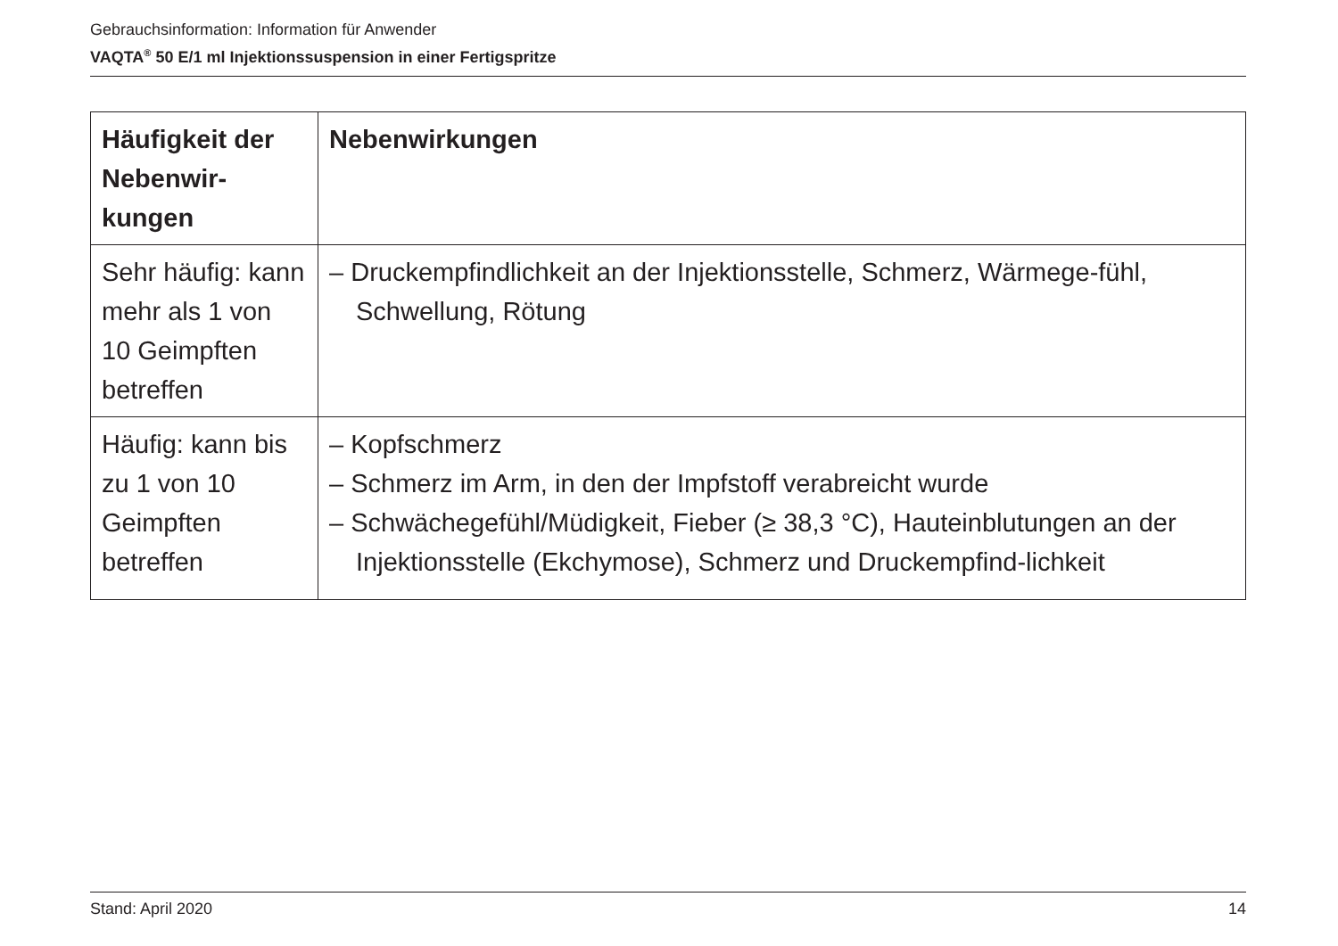Gebrauchsinformation: Information für Anwender
VAQTA<sup>®</sup> 50 E/1 ml Injektionssuspension in einer Fertigspritze
| Häufigkeit der Nebenwir-kungen | Nebenwirkungen |
| --- | --- |
| Sehr häufig: kann mehr als 1 von 10 Geimpften betreffen | – Druckempfindlichkeit an der Injektionsstelle, Schmerz, Wärmege-fühl, Schwellung, Rötung |
| Häufig: kann bis zu 1 von 10 Geimpften betreffen | – Kopfschmerz – Schmerz im Arm, in den der Impfstoff verabreicht wurde – Schwächegefühl/Müdigkeit, Fieber (≥ 38,3 °C), Hauteinblutungen an der Injektionsstelle (Ekchymose), Schmerz und Druckempfind-lichkeit |
Stand: April 2020 14